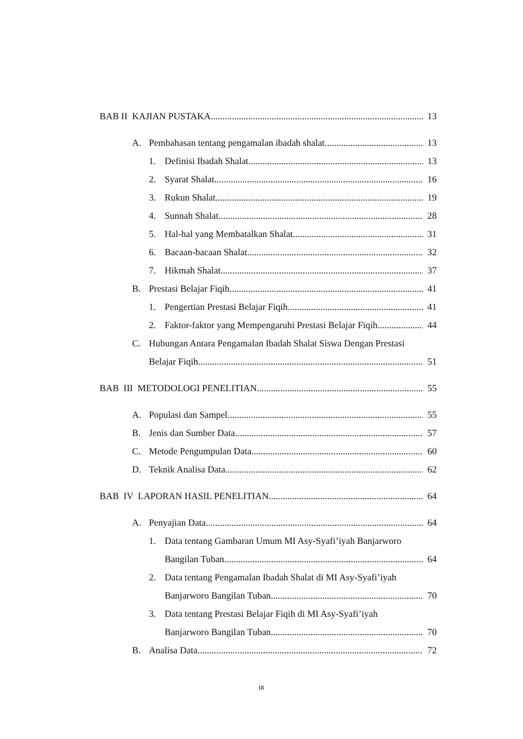BAB II KAJIAN PUSTAKA 13
A. Pembahasan tentang pengamalan ibadah shalat 13
1. Definisi Ibadah Shalat 13
2. Syarat Shalat 16
3. Rukun Shalat 19
4. Sunnah Shalat 28
5. Hal-hal yang Membatalkan Shalat 31
6. Bacaan-bacaan Shalat 32
7. Hikmah Shalat 37
B. Prestasi Belajar Fiqih 41
1. Pengertian Prestasi Belajar Fiqih 41
2. Faktor-faktor yang Mempengaruhi Prestasi Belajar Fiqih 44
C. Hubungan Antara Pengamalan Ibadah Shalat Siswa Dengan Prestasi
Belajar Fiqih 51
BAB III METODOLOGI PENELITIAN 55
A. Populasi dan Sampel 55
B. Jenis dan Sumber Data 57
C. Metode Pengumpulan Data 60
D. Teknik Analisa Data 62
BAB IV LAPORAN HASIL PENELITIAN 64
A. Penyajian Data 64
1. Data tentang Gambaran Umum MI Asy-Syafi’iyah Banjarworo
Bangilan Tuban 64
2. Data tentang Pengamalan Ibadah Shalat di MI Asy-Syafi’iyah
Banjarworo Bangilan Tuban 70
3. Data tentang Prestasi Belajar Fiqih di MI Asy-Syafi’iyah
Banjarworo Bangilan Tuban 70
B. Analisa Data 72
ix